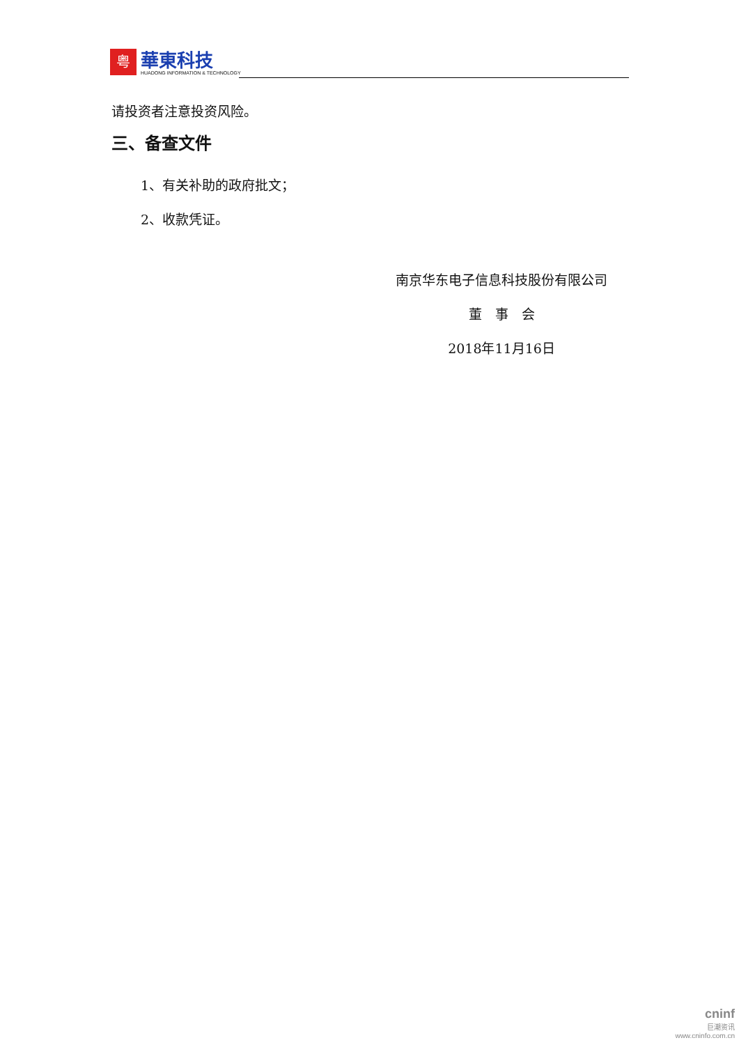粤
華東科技
HUADONG INFORMATION & TECHNOLOGY
请投资者注意投资风险。
三、备查文件
1、有关补助的政府批文；
2、收款凭证。
南京华东电子信息科技股份有限公司
董　事　会
2018年11月16日
cninf
巨潮资讯
www.cninfo.com.cn